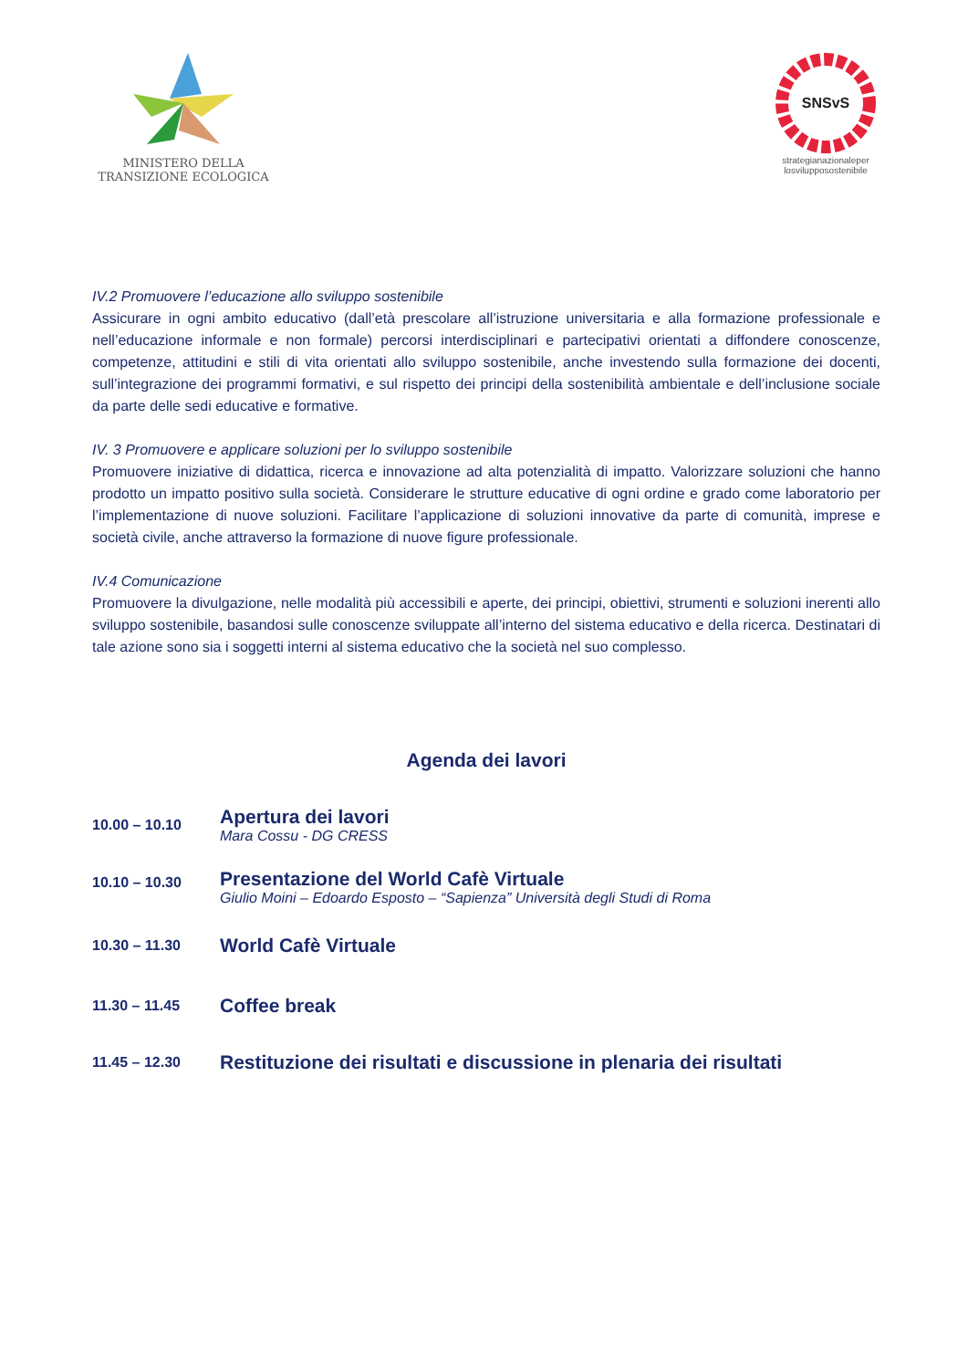MINISTERO DELLA
TRANSIZIONE ECOLOGICA
SNSvS
strategianazionaleper
losvilupposostenibile
IV.2 Promuovere l’educazione allo sviluppo sostenibile
Assicurare in ogni ambito educativo (dall’età prescolare all’istruzione universitaria e alla formazione professionale e nell’educazione informale e non formale) percorsi interdisciplinari e partecipativi orientati a diffondere conoscenze, competenze, attitudini e stili di vita orientati allo sviluppo sostenibile, anche investendo sulla formazione dei docenti, sull’integrazione dei programmi formativi, e sul rispetto dei principi della sostenibilità ambientale e dell’inclusione sociale da parte delle sedi educative e formative.
IV. 3 Promuovere e applicare soluzioni per lo sviluppo sostenibile
Promuovere iniziative di didattica, ricerca e innovazione ad alta potenzialità di impatto. Valorizzare soluzioni che hanno prodotto un impatto positivo sulla società. Considerare le strutture educative di ogni ordine e grado come laboratorio per l’implementazione di nuove soluzioni. Facilitare l’applicazione di soluzioni innovative da parte di comunità, imprese e società civile, anche attraverso la formazione di nuove figure professionale.
IV.4 Comunicazione
Promuovere la divulgazione, nelle modalità più accessibili e aperte, dei principi, obiettivi, strumenti e soluzioni inerenti allo sviluppo sostenibile, basandosi sulle conoscenze sviluppate all’interno del sistema educativo e della ricerca. Destinatari di tale azione sono sia i soggetti interni al sistema educativo che la società nel suo complesso.
Agenda dei lavori
| 10.00 – 10.10 | Apertura dei lavori Mara Cossu - DG CRESS |
| 10.10 – 10.30 | Presentazione del World Cafè Virtuale Giulio Moini – Edoardo Esposto – “Sapienza” Università degli Studi di Roma |
| 10.30 – 11.30 | World Cafè Virtuale |
| 11.30 – 11.45 | Coffee break |
| 11.45 – 12.30 | Restituzione dei risultati e discussione in plenaria dei risultati |